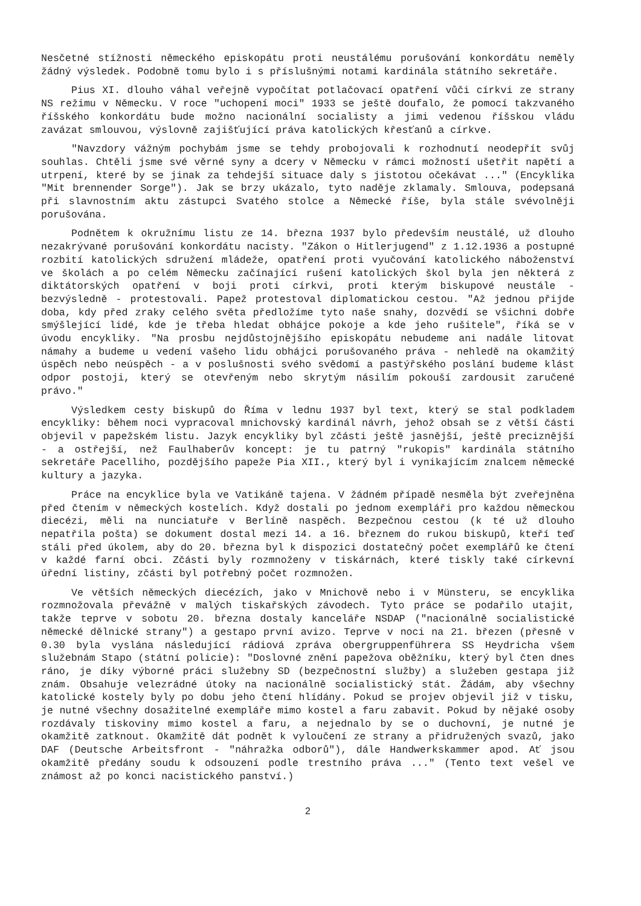Nesčetné stížnosti německého episkopátu proti neustálému porušování konkordátu neměly žádný výsledek. Podobně tomu bylo i s příslušnými notami kardinála státního sekretáře.
Pius XI. dlouho váhal veřejně vypočítat potlačovací opatření vůči církvi ze strany NS režimu v Německu. V roce "uchopení moci" 1933 se ještě doufalo, že pomocí takzvaného říšského konkordátu bude možno nacionální socialisty a jimi vedenou říšskou vládu zavázat smlouvou, výslovně zajišťující práva katolických křesťanů a církve.
"Navzdory vážným pochybám jsme se tehdy probojovali k rozhodnutí neodepřít svůj souhlas. Chtěli jsme své věrné syny a dcery v Německu v rámci možností ušetřit napětí a utrpení, které by se jinak za tehdejší situace daly s jistotou očekávat ..." (Encyklika "Mit brennender Sorge"). Jak se brzy ukázalo, tyto naděje zklamaly. Smlouva, podepsaná při slavnostním aktu zástupci Svatého stolce a Německé říše, byla stále svévolněji porušována.
Podnětem k okružnímu listu ze 14. března 1937 bylo především neustálé, už dlouho nezakrývané porušování konkordátu nacisty. "Zákon o Hitlerjugend" z 1.12.1936 a postupné rozbití katolických sdružení mládeže, opatření proti vyučování katolického náboženství ve školách a po celém Německu začínající rušení katolických škol byla jen některá z diktátorských opatření v boji proti církvi, proti kterým biskupové neustále - bezvýsledně - protestovali. Papež protestoval diplomatickou cestou. "Až jednou přijde doba, kdy před zraky celého světa předložíme tyto naše snahy, dozvědí se všichni dobře smýšlející lidé, kde je třeba hledat obhájce pokoje a kde jeho rušitele", říká se v úvodu encykliky. "Na prosbu nejdůstojnějšího episkopátu nebudeme ani nadále litovat námahy a budeme u vedení vašeho lidu obhájci porušovaného práva - nehledě na okamžitý úspěch nebo neúspěch - a v poslušnosti svého svědomí a pastýřského poslání budeme klást odpor postoji, který se otevřeným nebo skrytým násilím pokouší zardousit zaručené právo."
Výsledkem cesty biskupů do Říma v lednu 1937 byl text, který se stal podkladem encykliky: během noci vypracoval mnichovský kardinál návrh, jehož obsah se z větší části objevil v papežském listu. Jazyk encykliky byl zčásti ještě jasnější, ještě preciznější - a ostřejší, než Faulhaberův koncept: je tu patrný "rukopis" kardinála státního sekretáře Pacelliho, pozdějšího papeže Pia XII., který byl i vynikajícím znalcem německé kultury a jazyka.
Práce na encyklice byla ve Vatikáně tajena. V žádném případě nesměla být zveřejněna před čtením v německých kostelích. Když dostali po jednom exempláři pro každou německou diecézi, měli na nunciatuře v Berlíně naspěch. Bezpečnou cestou (k té už dlouho nepatřila pošta) se dokument dostal mezi 14. a 16. březnem do rukou biskupů, kteří teď stáli před úkolem, aby do 20. března byl k dispozici dostatečný počet exemplářů ke čtení v každé farní obci. Zčásti byly rozmnoženy v tiskárnách, které tiskly také církevní úřední listiny, zčásti byl potřebný počet rozmnožen.
Ve větších německých diecézích, jako v Mnichově nebo i v Münsteru, se encyklika rozmnožovala převážně v malých tiskařských závodech. Tyto práce se podařilo utajit, takže teprve v sobotu 20. března dostaly kanceláře NSDAP ("nacionálně socialistické německé dělnické strany") a gestapo první avizo. Teprve v noci na 21. březen (přesně v 0.30 byla vyslána následující rádiová zpráva obergruppenführera SS Heydricha všem služebnám Stapo (státní policie): "Doslovné znění papežova oběžníku, který byl čten dnes ráno, je díky výborné práci služebny SD (bezpečnostní služby) a služeben gestapa již znám. Obsahuje velezrádné útoky na nacionálně socialistický stát. Žádám, aby všechny katolické kostely byly po dobu jeho čtení hlídány. Pokud se projev objevil již v tisku, je nutné všechny dosažitelné exempláře mimo kostel a faru zabavit. Pokud by nějaké osoby rozdávaly tiskoviny mimo kostel a faru, a nejednalo by se o duchovní, je nutné je okamžitě zatknout. Okamžitě dát podnět k vyloučení ze strany a přidružených svazů, jako DAF (Deutsche Arbeitsfront - "náhražka odborů"), dále Handwerkskammer apod. Ať jsou okamžitě předány soudu k odsouzení podle trestního práva ..." (Tento text vešel ve známost až po konci nacistického panství.)
2